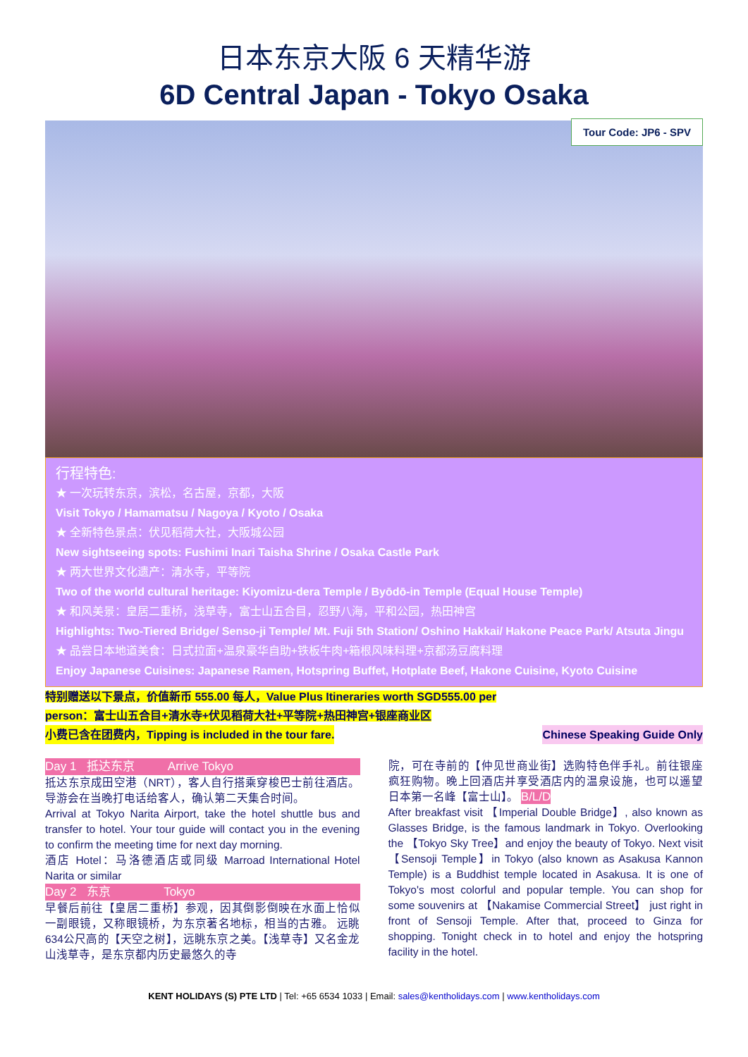日本东京大阪 6 天精华游
6D Central Japan - Tokyo Osaka
Tour Code: JP6 - SPV
行程特色:
★ 一次玩转东京，滨松，名古屋，京都，大阪
Visit Tokyo / Hamamatsu / Nagoya / Kyoto / Osaka
★ 全新特色景点：伏见稻荷大社，大阪城公园
New sightseeing spots: Fushimi Inari Taisha Shrine / Osaka Castle Park
★ 两大世界文化遗产：清水寺，平等院
Two of the world cultural heritage: Kiyomizu-dera Temple / Byōdō-in Temple (Equal House Temple)
★ 和风美景：皇居二重桥，浅草寺，富士山五合目，忍野八海，平和公园，热田神宫
Highlights: Two-Tiered Bridge/ Senso-ji Temple/ Mt. Fuji 5th Station/ Oshino Hakkai/ Hakone Peace Park/ Atsuta Jingu
★ 品尝日本地道美食：日式拉面+温泉豪华自助+铁板牛肉+箱根风味料理+京都汤豆腐料理
Enjoy Japanese Cuisines: Japanese Ramen, Hotspring Buffet, Hotplate Beef, Hakone Cuisine, Kyoto Cuisine
特别赠送以下景点，价值新币 555.00 每人，Value Plus Itineraries worth SGD555.00 per
person：富士山五合目+清水寺+伏见稻荷大社+平等院+热田神宫+银座商业区
小费已含在团费内，Tipping is included in the tour fare. Chinese Speaking Guide Only
Day 1 抵达东京 Arrive Tokyo
抵达东京成田空港（NRT），客人自行搭乘穿梭巴士前往酒店。导游会在当晚打电话给客人，确认第二天集合时间。
Arrival at Tokyo Narita Airport, take the hotel shuttle bus and transfer to hotel. Your tour guide will contact you in the evening to confirm the meeting time for next day morning.
酒店 Hotel：马洛德酒店或同级 Marroad International Hotel Narita or similar
Day 2 东京 Tokyo
早餐后前往【皇居二重桥】参观，因其倒影倒映在水面上恰似一副眼镜，又称眼镜桥，为东京著名地标，相当的古雅。 远眺634公尺高的【天空之树】，远眺东京之美。【浅草寺】又名金龙山浅草寺，是东京都内历史最悠久的寺
院，可在寺前的【仲见世商业街】选购特色伴手礼。前往银座疯狂购物。晚上回酒店并享受酒店内的温泉设施，也可以遥望日本第一名峰【富士山】。 B/L/D
After breakfast visit 【Imperial Double Bridge】, also known as Glasses Bridge, is the famous landmark in Tokyo. Overlooking the 【Tokyo Sky Tree】and enjoy the beauty of Tokyo. Next visit 【Sensoji Temple】in Tokyo (also known as Asakusa Kannon Temple) is a Buddhist temple located in Asakusa. It is one of Tokyo's most colorful and popular temple. You can shop for some souvenirs at 【Nakamise Commercial Street】 just right in front of Sensoji Temple. After that, proceed to Ginza for shopping. Tonight check in to hotel and enjoy the hotspring facility in the hotel.
KENT HOLIDAYS (S) PTE LTD | Tel: +65 6534 1033 | Email: sales@kentholidays.com | www.kentholidays.com